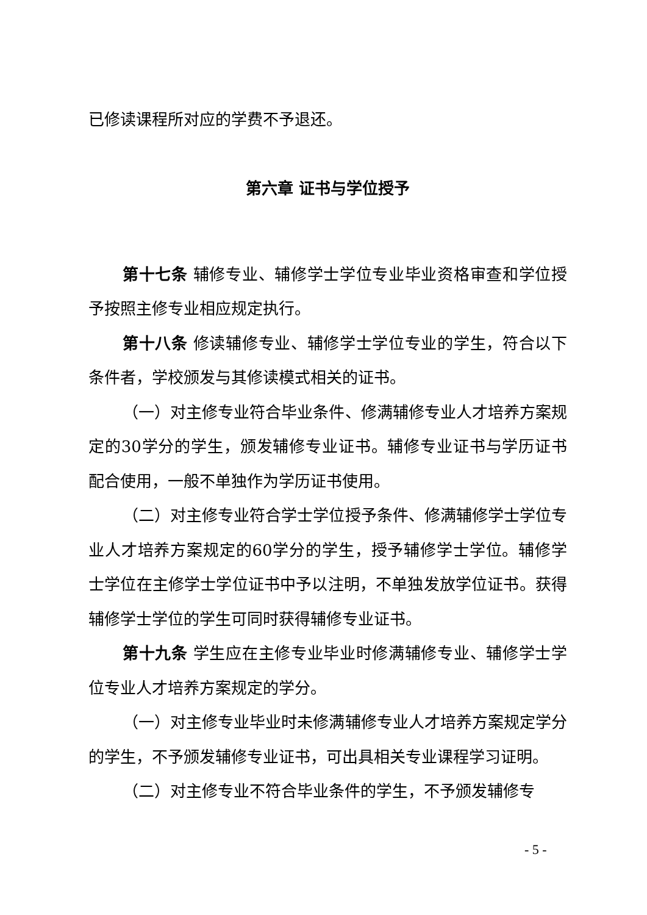已修读课程所对应的学费不予退还。
第六章 证书与学位授予
第十七条 辅修专业、辅修学士学位专业毕业资格审查和学位授予按照主修专业相应规定执行。
第十八条 修读辅修专业、辅修学士学位专业的学生，符合以下条件者，学校颁发与其修读模式相关的证书。
（一）对主修专业符合毕业条件、修满辅修专业人才培养方案规定的30学分的学生，颁发辅修专业证书。辅修专业证书与学历证书配合使用，一般不单独作为学历证书使用。
（二）对主修专业符合学士学位授予条件、修满辅修学士学位专业人才培养方案规定的60学分的学生，授予辅修学士学位。辅修学士学位在主修学士学位证书中予以注明，不单独发放学位证书。获得辅修学士学位的学生可同时获得辅修专业证书。
第十九条 学生应在主修专业毕业时修满辅修专业、辅修学士学位专业人才培养方案规定的学分。
（一）对主修专业毕业时未修满辅修专业人才培养方案规定学分的学生，不予颁发辅修专业证书，可出具相关专业课程学习证明。
（二）对主修专业不符合毕业条件的学生，不予颁发辅修专
- 5 -